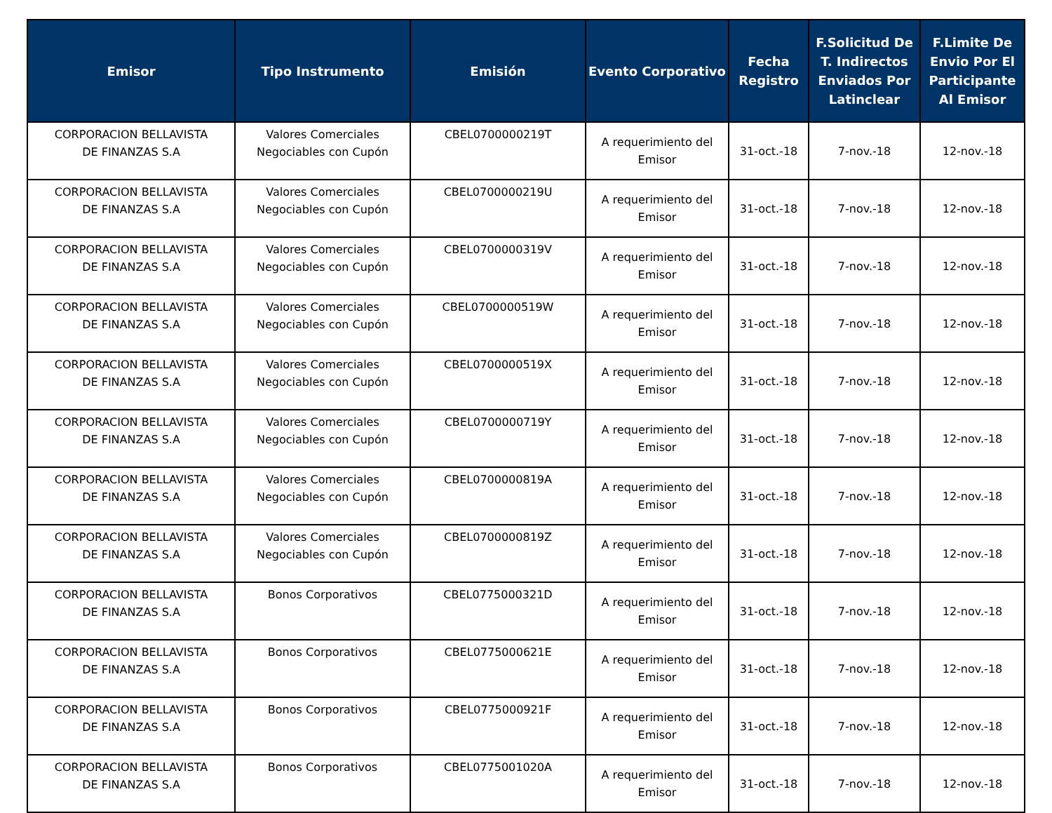| Emisor | Tipo Instrumento | Emisión | Evento Corporativo | Fecha Registro | F.Solicitud De T. Indirectos Enviados Por Latinclear | F.Limite De Envio Por El Participante Al Emisor |
| --- | --- | --- | --- | --- | --- | --- |
| CORPORACION BELLAVISTA DE FINANZAS S.A | Valores Comerciales Negociables con Cupón | CBEL0700000219T | A requerimiento del Emisor | 31-oct.-18 | 7-nov.-18 | 12-nov.-18 |
| CORPORACION BELLAVISTA DE FINANZAS S.A | Valores Comerciales Negociables con Cupón | CBEL0700000219U | A requerimiento del Emisor | 31-oct.-18 | 7-nov.-18 | 12-nov.-18 |
| CORPORACION BELLAVISTA DE FINANZAS S.A | Valores Comerciales Negociables con Cupón | CBEL0700000319V | A requerimiento del Emisor | 31-oct.-18 | 7-nov.-18 | 12-nov.-18 |
| CORPORACION BELLAVISTA DE FINANZAS S.A | Valores Comerciales Negociables con Cupón | CBEL0700000519W | A requerimiento del Emisor | 31-oct.-18 | 7-nov.-18 | 12-nov.-18 |
| CORPORACION BELLAVISTA DE FINANZAS S.A | Valores Comerciales Negociables con Cupón | CBEL0700000519X | A requerimiento del Emisor | 31-oct.-18 | 7-nov.-18 | 12-nov.-18 |
| CORPORACION BELLAVISTA DE FINANZAS S.A | Valores Comerciales Negociables con Cupón | CBEL0700000719Y | A requerimiento del Emisor | 31-oct.-18 | 7-nov.-18 | 12-nov.-18 |
| CORPORACION BELLAVISTA DE FINANZAS S.A | Valores Comerciales Negociables con Cupón | CBEL0700000819A | A requerimiento del Emisor | 31-oct.-18 | 7-nov.-18 | 12-nov.-18 |
| CORPORACION BELLAVISTA DE FINANZAS S.A | Valores Comerciales Negociables con Cupón | CBEL0700000819Z | A requerimiento del Emisor | 31-oct.-18 | 7-nov.-18 | 12-nov.-18 |
| CORPORACION BELLAVISTA DE FINANZAS S.A | Bonos Corporativos | CBEL0775000321D | A requerimiento del Emisor | 31-oct.-18 | 7-nov.-18 | 12-nov.-18 |
| CORPORACION BELLAVISTA DE FINANZAS S.A | Bonos Corporativos | CBEL0775000621E | A requerimiento del Emisor | 31-oct.-18 | 7-nov.-18 | 12-nov.-18 |
| CORPORACION BELLAVISTA DE FINANZAS S.A | Bonos Corporativos | CBEL0775000921F | A requerimiento del Emisor | 31-oct.-18 | 7-nov.-18 | 12-nov.-18 |
| CORPORACION BELLAVISTA DE FINANZAS S.A | Bonos Corporativos | CBEL0775001020A | A requerimiento del Emisor | 31-oct.-18 | 7-nov.-18 | 12-nov.-18 |